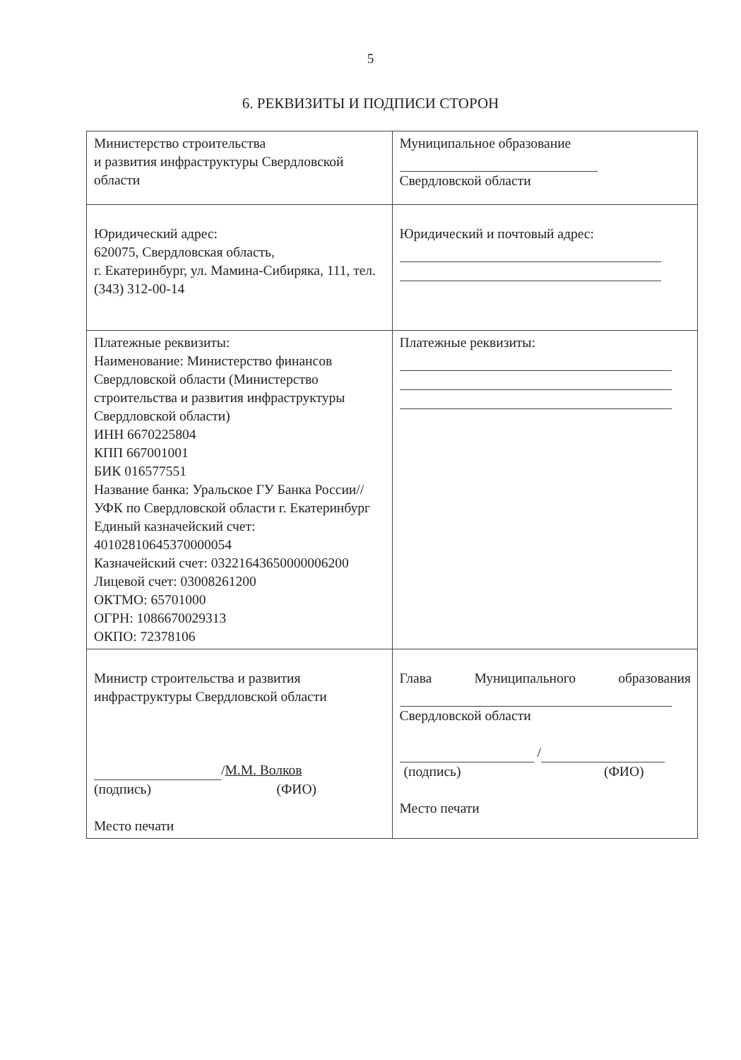5
6. РЕКВИЗИТЫ И ПОДПИСИ СТОРОН
| Министерство строительства и развития инфраструктуры Свердловской области | Муниципальное образование Свердловской области |
| Юридический адрес: 620075, Свердловская область, г. Екатеринбург, ул. Мамина-Сибиряка, 111, тел. (343) 312-00-14 | Юридический и почтовый адрес: |
| Платежные реквизиты: Наименование: Министерство финансов Свердловской области (Министерство строительства и развития инфраструктуры Свердловской области) ИНН 6670225804 КПП 667001001 БИК 016577551 Название банка: Уральское ГУ Банка России// УФК по Свердловской области г. Екатеринбург Единый казначейский счет: 40102810645370000054 Казначейский счет: 03221643650000006200 Лицевой счет: 03008261200 ОКТМО: 65701000 ОГРН: 1086670029313 ОКПО: 72378106 | Платежные реквизиты: |
| Министр строительства и развития инфраструктуры Свердловской области / М.М. Волков (подпись) (ФИО) Место печати | Глава Муниципального образования Свердловской области / (подпись) (ФИО) Место печати |